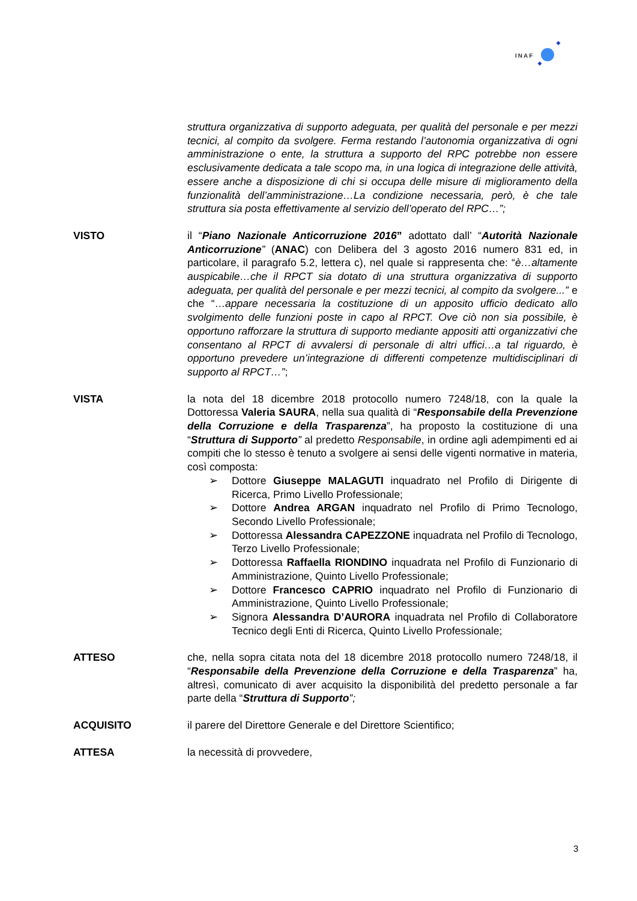INAF
struttura organizzativa di supporto adeguata, per qualità del personale e per mezzi tecnici, al compito da svolgere. Ferma restando l’autonomia organizzativa di ogni amministrazione o ente, la struttura a supporto del RPC potrebbe non essere esclusivamente dedicata a tale scopo ma, in una logica di integrazione delle attività, essere anche a disposizione di chi si occupa delle misure di miglioramento della funzionalità dell’amministrazione…La condizione necessaria, però, è che tale struttura sia posta effettivamente al servizio dell’operato del RPC…”;
VISTO il “Piano Nazionale Anticorruzione 2016” adottato dall’ “Autorità Nazionale Anticorruzione” (ANAC) con Delibera del 3 agosto 2016 numero 831 ed, in particolare, il paragrafo 5.2, lettera c), nel quale si rappresenta che: “è…altamente auspicabile…che il RPCT sia dotato di una struttura organizzativa di supporto adeguata, per qualità del personale e per mezzi tecnici, al compito da svolgere...” e che “…appare necessaria la costituzione di un apposito ufficio dedicato allo svolgimento delle funzioni poste in capo al RPCT. Ove ciò non sia possibile, è opportuno rafforzare la struttura di supporto mediante appositi atti organizzativi che consentano al RPCT di avvalersi di personale di altri uffici…a tal riguardo, è opportuno prevedere un’integrazione di differenti competenze multidisciplinari di supporto al RPCT…”;
VISTA la nota del 18 dicembre 2018 protocollo numero 7248/18, con la quale la Dottoressa Valeria SAURA, nella sua qualità di “Responsabile della Prevenzione della Corruzione e della Trasparenza”, ha proposto la costituzione di una “Struttura di Supporto” al predetto Responsabile, in ordine agli adempimenti ed ai compiti che lo stesso è tenuto a svolgere ai sensi delle vigenti normative in materia, così composta:
➢ Dottore Giuseppe MALAGUTI inquadrato nel Profilo di Dirigente di Ricerca, Primo Livello Professionale;
➢ Dottore Andrea ARGAN inquadrato nel Profilo di Primo Tecnologo, Secondo Livello Professionale;
➢ Dottoressa Alessandra CAPEZZONE inquadrata nel Profilo di Tecnologo, Terzo Livello Professionale;
➢ Dottoressa Raffaella RIONDINO inquadrata nel Profilo di Funzionario di Amministrazione, Quinto Livello Professionale;
➢ Dottore Francesco CAPRIO inquadrato nel Profilo di Funzionario di Amministrazione, Quinto Livello Professionale;
➢ Signora Alessandra D’AURORA inquadrata nel Profilo di Collaboratore Tecnico degli Enti di Ricerca, Quinto Livello Professionale;
ATTESO che, nella sopra citata nota del 18 dicembre 2018 protocollo numero 7248/18, il “Responsabile della Prevenzione della Corruzione e della Trasparenza” ha, altresì, comunicato di aver acquisito la disponibilità del predetto personale a far parte della “Struttura di Supporto”;
ACQUISITO il parere del Direttore Generale e del Direttore Scientifico;
ATTESA la necessità di provvedere,
3